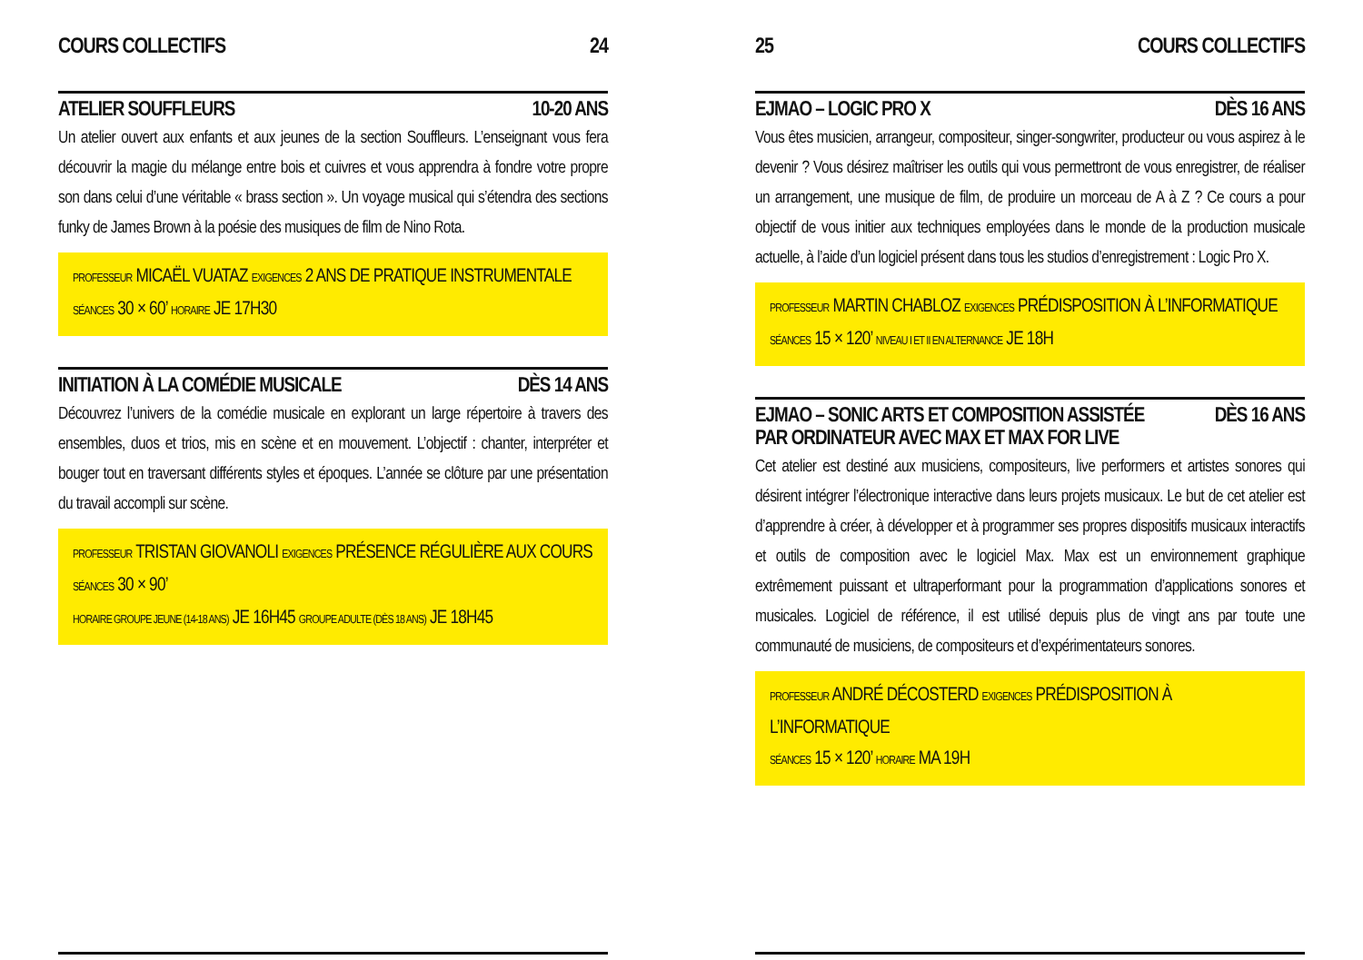COURS COLLECTIFS 24
ATELIER SOUFFLEURS 10-20 ANS
Un atelier ouvert aux enfants et aux jeunes de la section Souffleurs. L’enseignant vous fera découvrir la magie du mélange entre bois et cuivres et vous apprendra à fondre votre propre son dans celui d’une véritable « brass section ». Un voyage musical qui s’étendra des sections funky de James Brown à la poésie des musiques de film de Nino Rota.
PROFESSEUR MICAËL VUATAZ EXIGENCES 2 ANS DE PRATIQUE INSTRUMENTALE
SÉANCES 30 × 60’ HORAIRE JE 17H30
INITIATION À LA COMÉDIE MUSICALE DÈS 14 ANS
Découvrez l’univers de la comédie musicale en explorant un large répertoire à travers des ensembles, duos et trios, mis en scène et en mouvement. L’objectif : chanter, interpréter et bouger tout en traversant différents styles et époques. L’année se clôture par une présentation du travail accompli sur scène.
PROFESSEUR TRISTAN GIOVANOLI EXIGENCES PRÉSENCE RÉGULIÈRE AUX COURS
SÉANCES 30 × 90’
HORAIRE GROUPE JEUNE (14-18 ANS) JE 16H45 GROUPE ADULTE (DÈS 18 ANS) JE 18H45
25 COURS COLLECTIFS
EJMAO – LOGIC PRO X DÈS 16 ANS
Vous êtes musicien, arrangeur, compositeur, singer-songwriter, producteur ou vous aspirez à le devenir ? Vous désirez maîtriser les outils qui vous permettront de vous enregistrer, de réaliser un arrangement, une musique de film, de produire un morceau de A à Z ? Ce cours a pour objectif de vous initier aux techniques employées dans le monde de la production musicale actuelle, à l’aide d’un logiciel présent dans tous les studios d’enregistrement : Logic Pro X.
PROFESSEUR MARTIN CHABLOZ EXIGENCES PRÉDISPOSITION À L’INFORMATIQUE
SÉANCES 15 × 120’ NIVEAU I ET II EN ALTERNANCE JE 18H
EJMAO – SONIC ARTS ET COMPOSITION ASSISTÉE
PAR ORDINATEUR AVEC MAX ET MAX FOR LIVE DÈS 16 ANS
Cet atelier est destiné aux musiciens, compositeurs, live performers et artistes sonores qui désirent intégrer l’électronique interactive dans leurs projets musicaux. Le but de cet atelier est d’apprendre à créer, à développer et à programmer ses propres dispositifs musicaux interactifs et outils de composition avec le logiciel Max. Max est un environnement graphique extrêmement puissant et ultraperformant pour la programmation d’applications sonores et musicales. Logiciel de référence, il est utilisé depuis plus de vingt ans par toute une communauté de musiciens, de compositeurs et d’expérimentateurs sonores.
PROFESSEUR ANDRÉ DÉCOSTERD EXIGENCES PRÉDISPOSITION À L’INFORMATIQUE
SÉANCES 15 × 120’ HORAIRE MA 19H